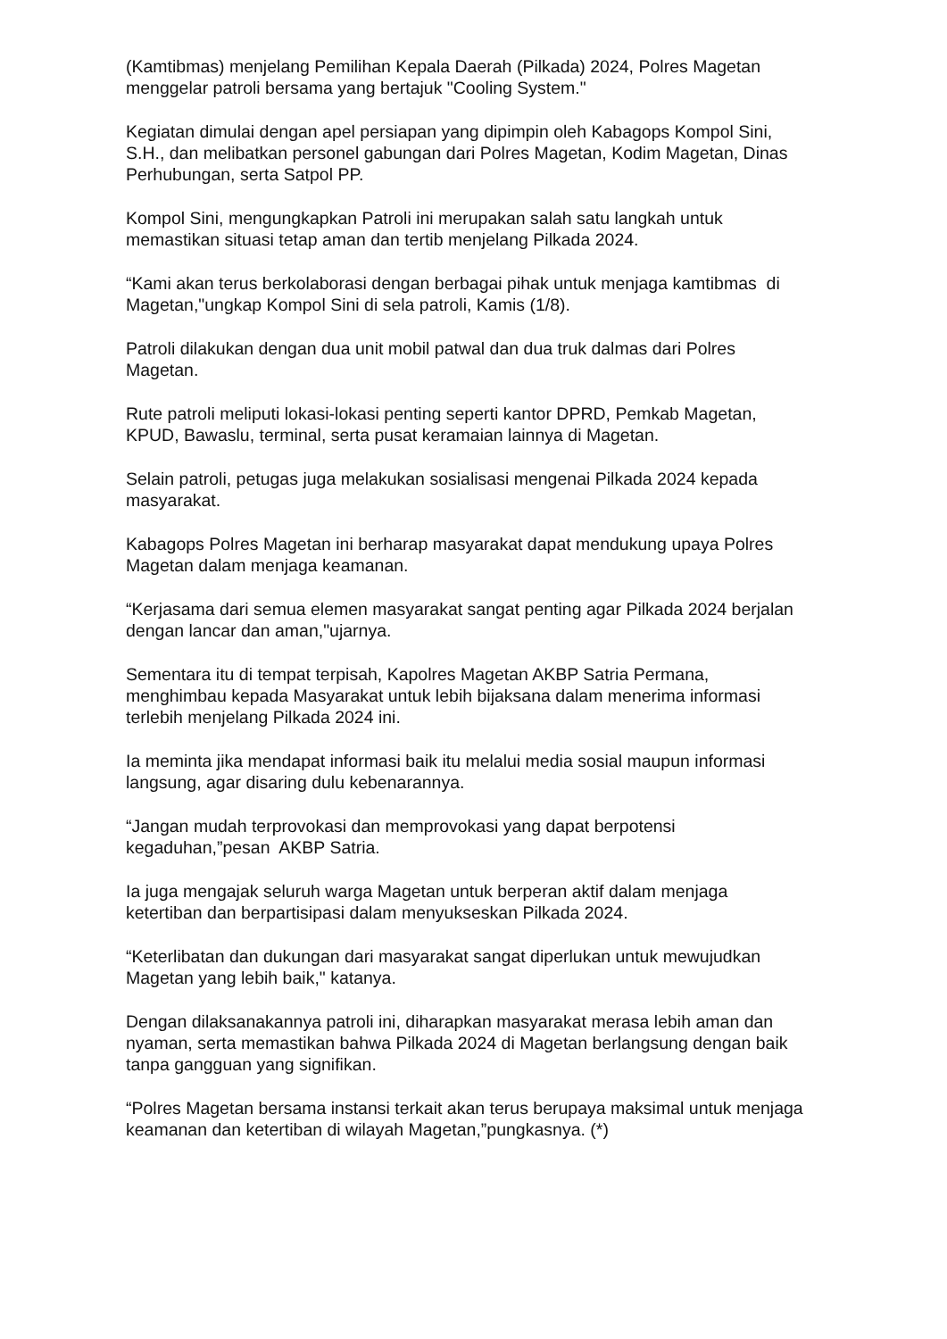(Kamtibmas) menjelang Pemilihan Kepala Daerah (Pilkada) 2024, Polres Magetan menggelar patroli bersama yang bertajuk "Cooling System."
Kegiatan dimulai dengan apel persiapan yang dipimpin oleh Kabagops Kompol Sini, S.H., dan melibatkan personel gabungan dari Polres Magetan, Kodim Magetan, Dinas Perhubungan, serta Satpol PP.
Kompol Sini, mengungkapkan Patroli ini merupakan salah satu langkah untuk memastikan situasi tetap aman dan tertib menjelang Pilkada 2024.
“Kami akan terus berkolaborasi dengan berbagai pihak untuk menjaga kamtibmas di Magetan,"ungkap Kompol Sini di sela patroli, Kamis (1/8).
Patroli dilakukan dengan dua unit mobil patwal dan dua truk dalmas dari Polres Magetan.
Rute patroli meliputi lokasi-lokasi penting seperti kantor DPRD, Pemkab Magetan, KPUD, Bawaslu, terminal, serta pusat keramaian lainnya di Magetan.
Selain patroli, petugas juga melakukan sosialisasi mengenai Pilkada 2024 kepada masyarakat.
Kabagops Polres Magetan ini berharap masyarakat dapat mendukung upaya Polres Magetan dalam menjaga keamanan.
“Kerjasama dari semua elemen masyarakat sangat penting agar Pilkada 2024 berjalan dengan lancar dan aman,"ujarnya.
Sementara itu di tempat terpisah, Kapolres Magetan AKBP Satria Permana, menghimbau kepada Masyarakat untuk lebih bijaksana dalam menerima informasi terlebih menjelang Pilkada 2024 ini.
Ia meminta jika mendapat informasi baik itu melalui media sosial maupun informasi langsung, agar disaring dulu kebenarannya.
“Jangan mudah terprovokasi dan memprovokasi yang dapat berpotensi kegaduhan,”pesan AKBP Satria.
Ia juga mengajak seluruh warga Magetan untuk berperan aktif dalam menjaga ketertiban dan berpartisipasi dalam menyukseskan Pilkada 2024.
“Keterlibatan dan dukungan dari masyarakat sangat diperlukan untuk mewujudkan Magetan yang lebih baik," katanya.
Dengan dilaksanakannya patroli ini, diharapkan masyarakat merasa lebih aman dan nyaman, serta memastikan bahwa Pilkada 2024 di Magetan berlangsung dengan baik tanpa gangguan yang signifikan.
“Polres Magetan bersama instansi terkait akan terus berupaya maksimal untuk menjaga keamanan dan ketertiban di wilayah Magetan,”pungkasnya. (*)